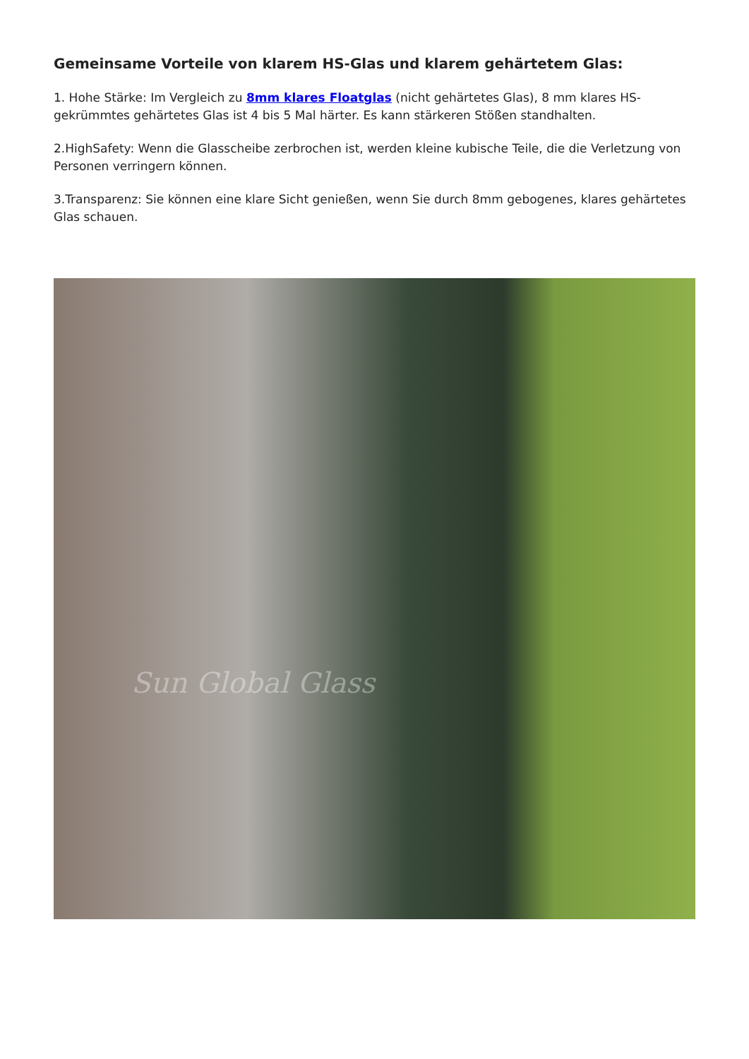Gemeinsame Vorteile von klarem HS-Glas und klarem gehärtetem Glas:
1. Hohe Stärke: Im Vergleich zu 8mm klares Floatglas (nicht gehärtetes Glas), 8 mm klares HS-gekrümmtes gehärtetes Glas ist 4 bis 5 Mal härter. Es kann stärkeren Stößen standhalten.
2.HighSafety: Wenn die Glasscheibe zerbrochen ist, werden kleine kubische Teile, die die Verletzung von Personen verringern können.
3.Transparenz: Sie können eine klare Sicht genießen, wenn Sie durch 8mm gebogenes, klares gehärtetes Glas schauen.
Sun Global Glass